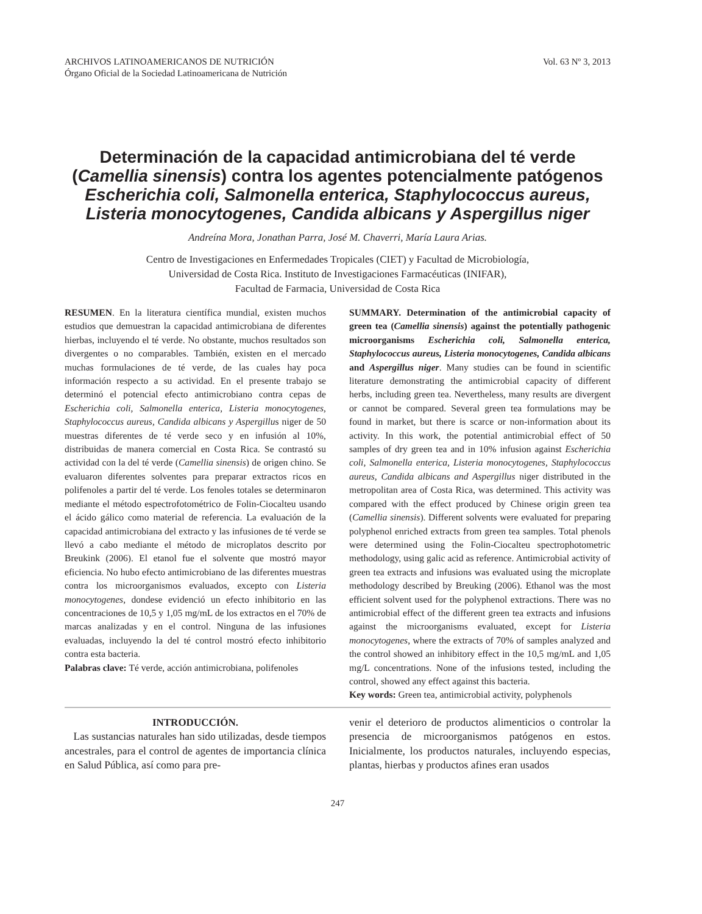ARCHIVOS LATINOAMERICANOS DE NUTRICIÓN
Órgano Oficial de la Sociedad Latinoamericana de Nutrición
Vol. 63 Nº 3, 2013
Determinación de la capacidad antimicrobiana del té verde (Camellia sinensis) contra los agentes potencialmente patógenos Escherichia coli, Salmonella enterica, Staphylococcus aureus, Listeria monocytogenes, Candida albicans y Aspergillus niger
Andreína Mora, Jonathan Parra, José M. Chaverri, María Laura Arias.
Centro de Investigaciones en Enfermedades Tropicales (CIET) y Facultad de Microbiología,
Universidad de Costa Rica. Instituto de Investigaciones Farmacéuticas (INIFAR),
Facultad de Farmacia, Universidad de Costa Rica
RESUMEN. En la literatura científica mundial, existen muchos estudios que demuestran la capacidad antimicrobiana de diferentes hierbas, incluyendo el té verde. No obstante, muchos resultados son divergentes o no comparables. También, existen en el mercado muchas formulaciones de té verde, de las cuales hay poca información respecto a su actividad. En el presente trabajo se determinó el potencial efecto antimicrobiano contra cepas de Escherichia coli, Salmonella enterica, Listeria monocytogenes, Staphylococcus aureus, Candida albicans y Aspergillus niger de 50 muestras diferentes de té verde seco y en infusión al 10%, distribuidas de manera comercial en Costa Rica. Se contrastó su actividad con la del té verde (Camellia sinensis) de origen chino. Se evaluaron diferentes solventes para preparar extractos ricos en polifenoles a partir del té verde. Los fenoles totales se determinaron mediante el método espectrofotométrico de Folin-Ciocalteu usando el ácido gálico como material de referencia. La evaluación de la capacidad antimicrobiana del extracto y las infusiones de té verde se llevó a cabo mediante el método de microplatos descrito por Breukink (2006). El etanol fue el solvente que mostró mayor eficiencia. No hubo efecto antimicrobiano de las diferentes muestras contra los microorganismos evaluados, excepto con Listeria monocytogenes, dondese evidenció un efecto inhibitorio en las concentraciones de 10,5 y 1,05 mg/mL de los extractos en el 70% de marcas analizadas y en el control. Ninguna de las infusiones evaluadas, incluyendo la del té control mostró efecto inhibitorio contra esta bacteria.
Palabras clave: Té verde, acción antimicrobiana, polifenoles
SUMMARY. Determination of the antimicrobial capacity of green tea (Camellia sinensis) against the potentially pathogenic microorganisms Escherichia coli, Salmonella enterica, Staphylococcus aureus, Listeria monocytogenes, Candida albicans and Aspergillus niger. Many studies can be found in scientific literature demonstrating the antimicrobial capacity of different herbs, including green tea. Nevertheless, many results are divergent or cannot be compared. Several green tea formulations may be found in market, but there is scarce or non-information about its activity. In this work, the potential antimicrobial effect of 50 samples of dry green tea and in 10% infusion against Escherichia coli, Salmonella enterica, Listeria monocytogenes, Staphylococcus aureus, Candida albicans and Aspergillus niger distributed in the metropolitan area of Costa Rica, was determined. This activity was compared with the effect produced by Chinese origin green tea (Camellia sinensis). Different solvents were evaluated for preparing polyphenol enriched extracts from green tea samples. Total phenols were determined using the Folin-Ciocalteu spectrophotometric methodology, using galic acid as reference. Antimicrobial activity of green tea extracts and infusions was evaluated using the microplate methodology described by Breuking (2006). Ethanol was the most efficient solvent used for the polyphenol extractions. There was no antimicrobial effect of the different green tea extracts and infusions against the microorganisms evaluated, except for Listeria monocytogenes, where the extracts of 70% of samples analyzed and the control showed an inhibitory effect in the 10,5 mg/mL and 1,05 mg/L concentrations. None of the infusions tested, including the control, showed any effect against this bacteria.
Key words: Green tea, antimicrobial activity, polyphenols
INTRODUCCIÓN.
Las sustancias naturales han sido utilizadas, desde tiempos ancestrales, para el control de agentes de importancia clínica en Salud Pública, así como para pre-
venir el deterioro de productos alimenticios o controlar la presencia de microorganismos patógenos en estos. Inicialmente, los productos naturales, incluyendo especias, plantas, hierbas y productos afines eran usados
247